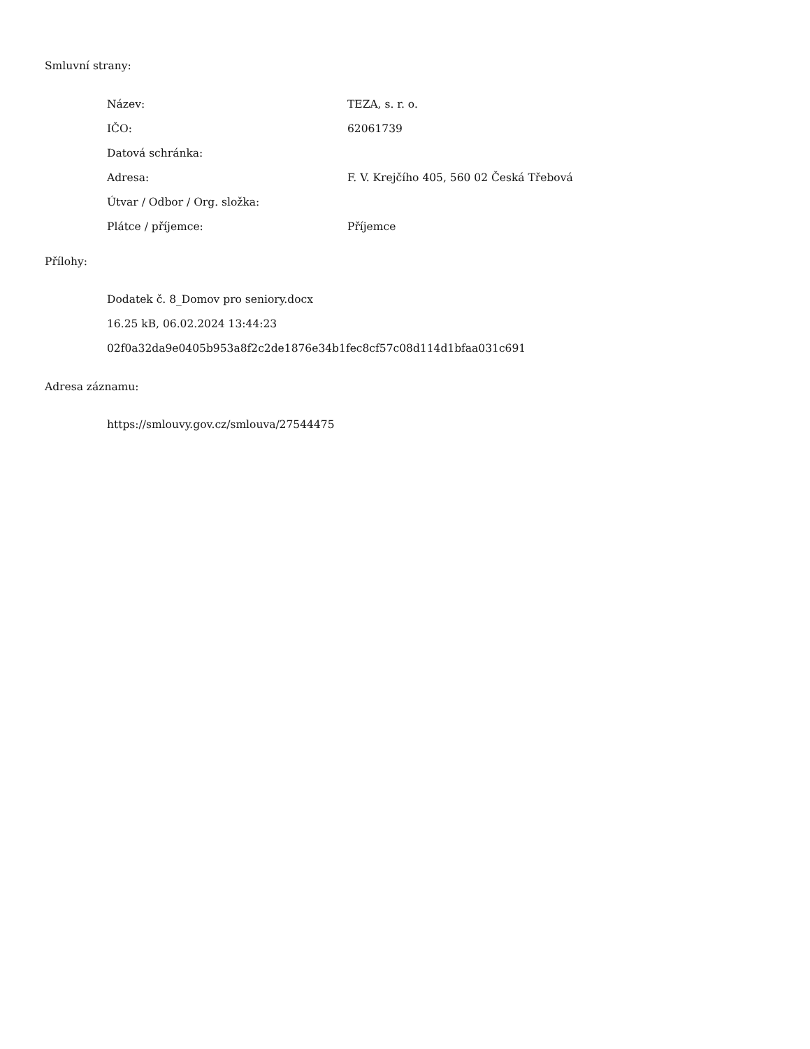Smluvní strany:
| Název: | TEZA, s. r. o. |
| IČO: | 62061739 |
| Datová schránka: | |
| Adresa: | F. V. Krejčího 405, 560 02 Česká Třebová |
| Útvar / Odbor / Org. složka: | |
| Plátce / příjemce: | Příjemce |
Přílohy:
Dodatek č. 8_Domov pro seniory.docx
16.25 kB, 06.02.2024 13:44:23
02f0a32da9e0405b953a8f2c2de1876e34b1fec8cf57c08d114d1bfaa031c691
Adresa záznamu:
https://smlouvy.gov.cz/smlouva/27544475